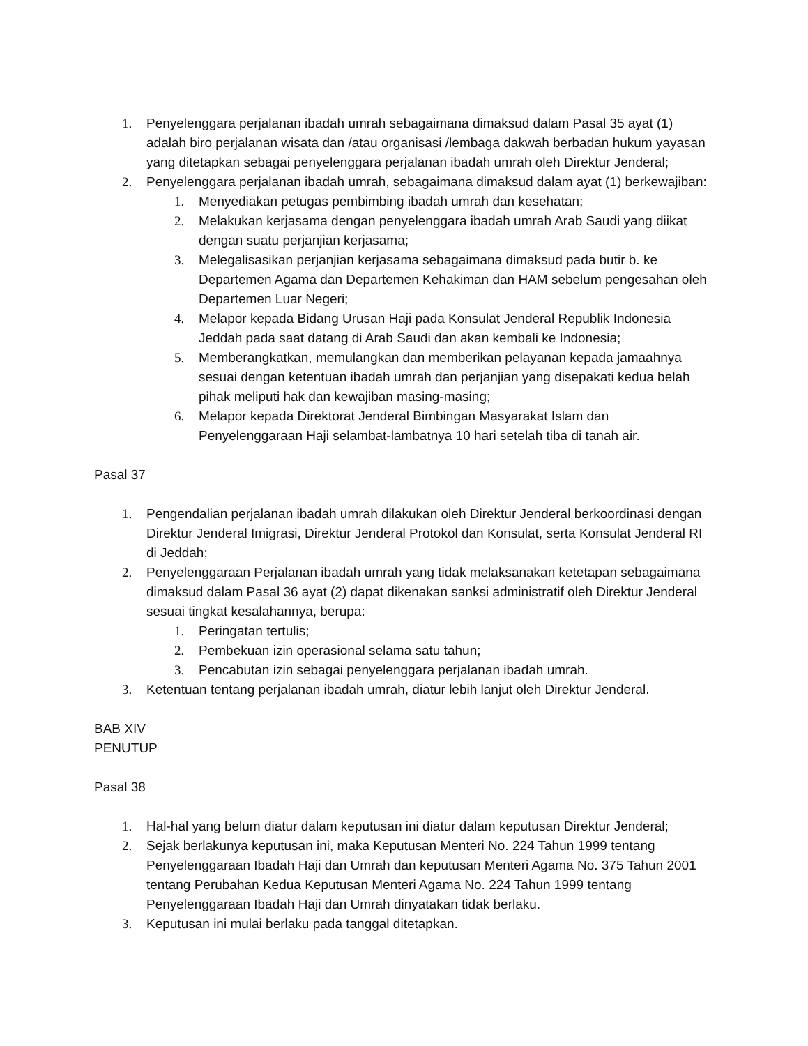1. Penyelenggara perjalanan ibadah umrah sebagaimana dimaksud dalam Pasal 35 ayat (1) adalah biro perjalanan wisata dan /atau organisasi /lembaga dakwah berbadan hukum yayasan yang ditetapkan sebagai penyelenggara perjalanan ibadah umrah oleh Direktur Jenderal;
2. Penyelenggara perjalanan ibadah umrah, sebagaimana dimaksud dalam ayat (1) berkewajiban:
1. Menyediakan petugas pembimbing ibadah umrah dan kesehatan;
2. Melakukan kerjasama dengan penyelenggara ibadah umrah Arab Saudi yang diikat dengan suatu perjanjian kerjasama;
3. Melegalisasikan perjanjian kerjasama sebagaimana dimaksud pada butir b. ke Departemen Agama dan Departemen Kehakiman dan HAM sebelum pengesahan oleh Departemen Luar Negeri;
4. Melapor kepada Bidang Urusan Haji pada Konsulat Jenderal Republik Indonesia Jeddah pada saat datang di Arab Saudi dan akan kembali ke Indonesia;
5. Memberangkatkan, memulangkan dan memberikan pelayanan kepada jamaahnya sesuai dengan ketentuan ibadah umrah dan perjanjian yang disepakati kedua belah pihak meliputi hak dan kewajiban masing-masing;
6. Melapor kepada Direktorat Jenderal Bimbingan Masyarakat Islam dan Penyelenggaraan Haji selambat-lambatnya 10 hari setelah tiba di tanah air.
Pasal 37
1. Pengendalian perjalanan ibadah umrah dilakukan oleh Direktur Jenderal berkoordinasi dengan Direktur Jenderal Imigrasi, Direktur Jenderal Protokol dan Konsulat, serta Konsulat Jenderal RI di Jeddah;
2. Penyelenggaraan Perjalanan ibadah umrah yang tidak melaksanakan ketetapan sebagaimana dimaksud dalam Pasal 36 ayat (2) dapat dikenakan sanksi administratif oleh Direktur Jenderal sesuai tingkat kesalahannya, berupa:
1. Peringatan tertulis;
2. Pembekuan izin operasional selama satu tahun;
3. Pencabutan izin sebagai penyelenggara perjalanan ibadah umrah.
3. Ketentuan tentang perjalanan ibadah umrah, diatur lebih lanjut oleh Direktur Jenderal.
BAB XIV
PENUTUP
Pasal 38
1. Hal-hal yang belum diatur dalam keputusan ini diatur dalam keputusan Direktur Jenderal;
2. Sejak berlakunya keputusan ini, maka Keputusan Menteri No. 224 Tahun 1999 tentang Penyelenggaraan Ibadah Haji dan Umrah dan keputusan Menteri Agama No. 375 Tahun 2001 tentang Perubahan Kedua Keputusan Menteri Agama No. 224 Tahun 1999 tentang Penyelenggaraan Ibadah Haji dan Umrah dinyatakan tidak berlaku.
3. Keputusan ini mulai berlaku pada tanggal ditetapkan.